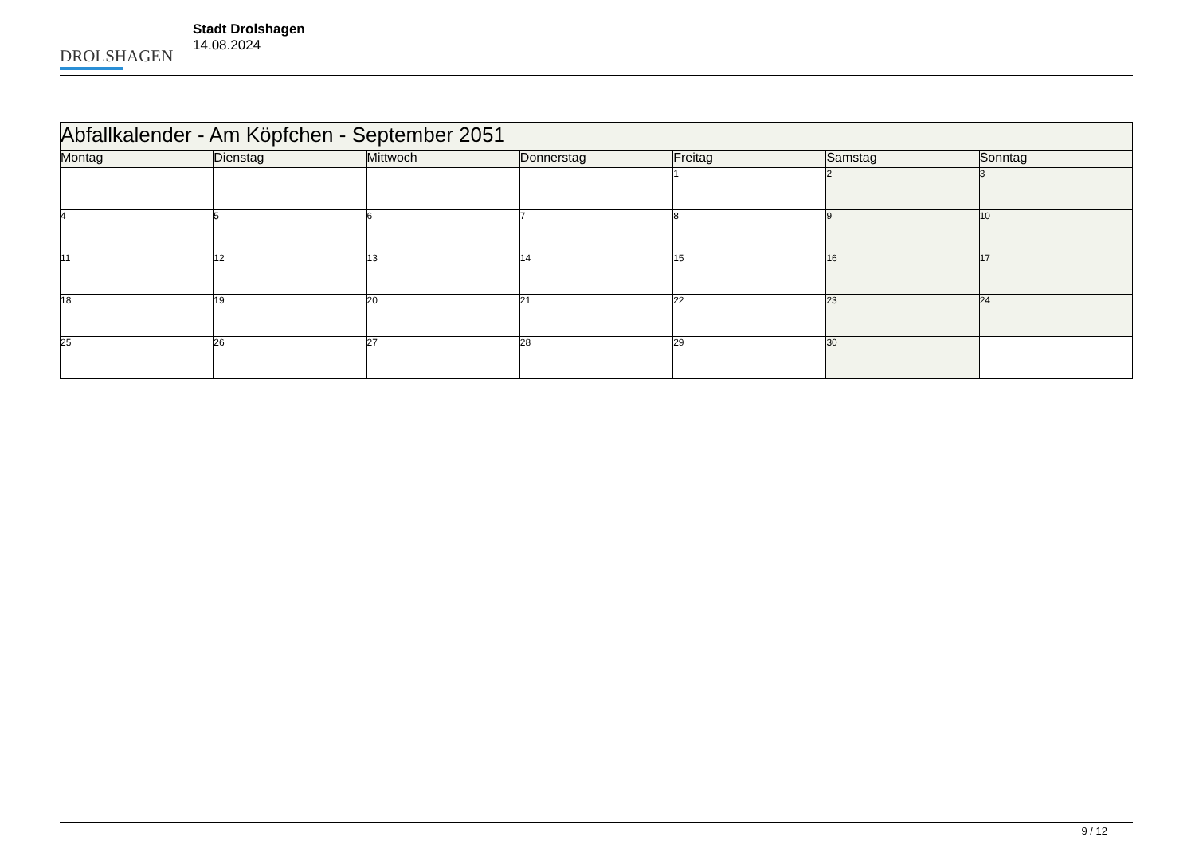DROLSHAGEN
Stadt Drolshagen
14.08.2024
| Abfallkalender - Am Köpfchen - September 2051 | | | | | | |
| --- | --- | --- | --- | --- | --- | --- |
| Montag | Dienstag | Mittwoch | Donnerstag | Freitag | Samstag | Sonntag |
| | | | | 1 | 2 | 3 |
| 4 | 5 | 6 | 7 | 8 | 9 | 10 |
| 11 | 12 | 13 | 14 | 15 | 16 | 17 |
| 18 | 19 | 20 | 21 | 22 | 23 | 24 |
| 25 | 26 | 27 | 28 | 29 | 30 | |
9 / 12